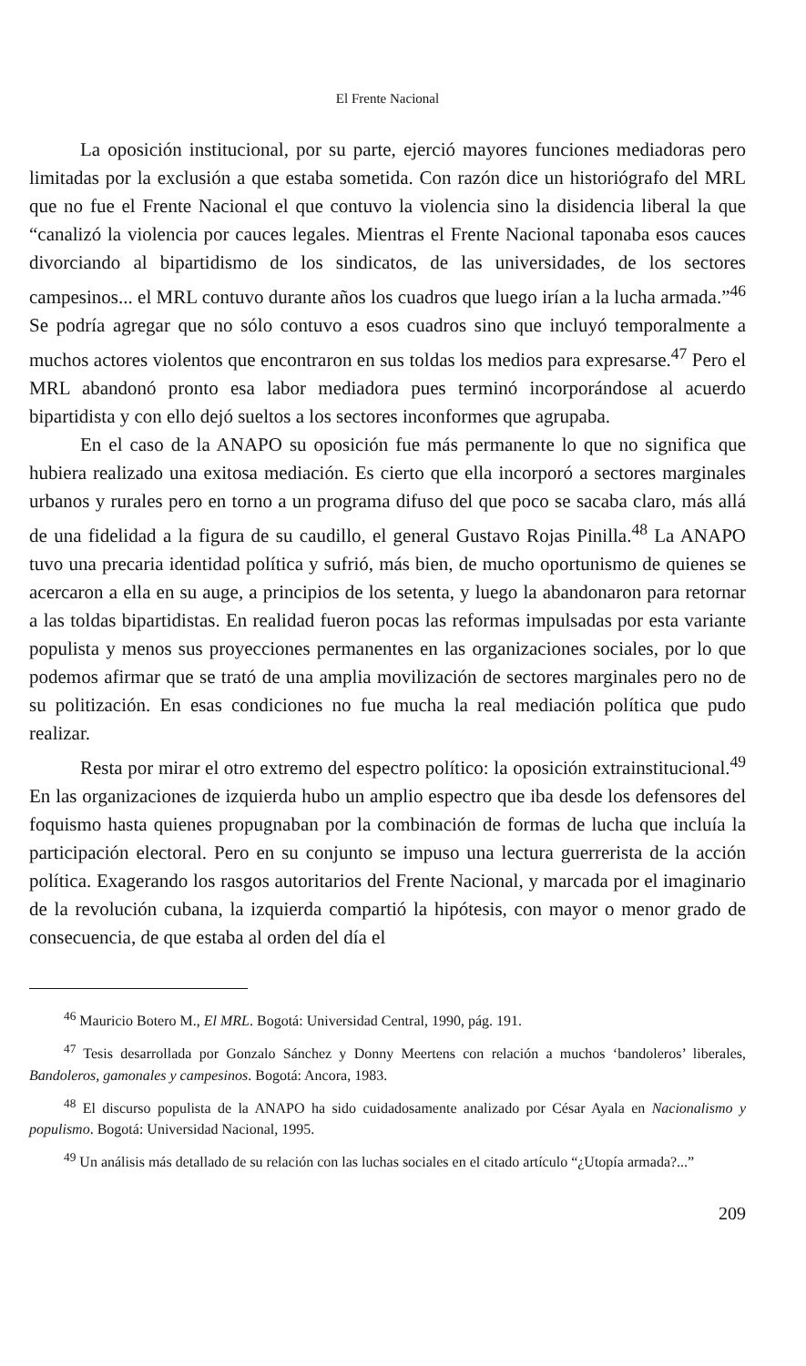El Frente Nacional
La oposición institucional, por su parte, ejerció mayores funciones mediadoras pero limitadas por la exclusión a que estaba sometida. Con razón dice un historiógrafo del MRL que no fue el Frente Nacional el que contuvo la violencia sino la disidencia liberal la que “canalizó la violencia por cauces legales. Mientras el Frente Nacional taponaba esos cauces divorciando al bipartidismo de los sindicatos, de las universidades, de los sectores campesinos... el MRL contuvo durante años los cuadros que luego irían a la lucha armada.”<sup>46</sup> Se podría agregar que no sólo contuvo a esos cuadros sino que incluyó temporalmente a muchos actores violentos que encontraron en sus toldas los medios para expresarse.<sup>47</sup> Pero el MRL abandonó pronto esa labor mediadora pues terminó incorporándose al acuerdo bipartidista y con ello dejó sueltos a los sectores inconformes que agrupaba.
En el caso de la ANAPO su oposición fue más permanente lo que no significa que hubiera realizado una exitosa mediación. Es cierto que ella incorporó a sectores marginales urbanos y rurales pero en torno a un programa difuso del que poco se sacaba claro, más allá de una fidelidad a la figura de su caudillo, el general Gustavo Rojas Pinilla.<sup>48</sup> La ANAPO tuvo una precaria identidad política y sufrió, más bien, de mucho oportunismo de quienes se acercaron a ella en su auge, a principios de los setenta, y luego la abandonaron para retornar a las toldas bipartidistas. En realidad fueron pocas las reformas impulsadas por esta variante populista y menos sus proyecciones permanentes en las organizaciones sociales, por lo que podemos afirmar que se trató de una amplia movilización de sectores marginales pero no de su politización. En esas condiciones no fue mucha la real mediación política que pudo realizar.
Resta por mirar el otro extremo del espectro político: la oposición extrainstitucional.<sup>49</sup> En las organizaciones de izquierda hubo un amplio espectro que iba desde los defensores del foquismo hasta quienes propugnaban por la combinación de formas de lucha que incluía la participación electoral. Pero en su conjunto se impuso una lectura guerrerista de la acción política. Exagerando los rasgos autoritarios del Frente Nacional, y marcada por el imaginario de la revolución cubana, la izquierda compartió la hipótesis, con mayor o menor grado de consecuencia, de que estaba al orden del día el
<sup>46</sup> Mauricio Botero M., El MRL. Bogotá: Universidad Central, 1990, pág. 191.
<sup>47</sup> Tesis desarrollada por Gonzalo Sánchez y Donny Meertens con relación a muchos ‘bandoleros’ liberales, Bandoleros, gamonales y campesinos. Bogotá: Ancora, 1983.
<sup>48</sup> El discurso populista de la ANAPO ha sido cuidadosamente analizado por César Ayala en Nacionalismo y populismo. Bogotá: Universidad Nacional, 1995.
<sup>49</sup> Un análisis más detallado de su relación con las luchas sociales en el citado artículo “¿Utopía armada?...”
209